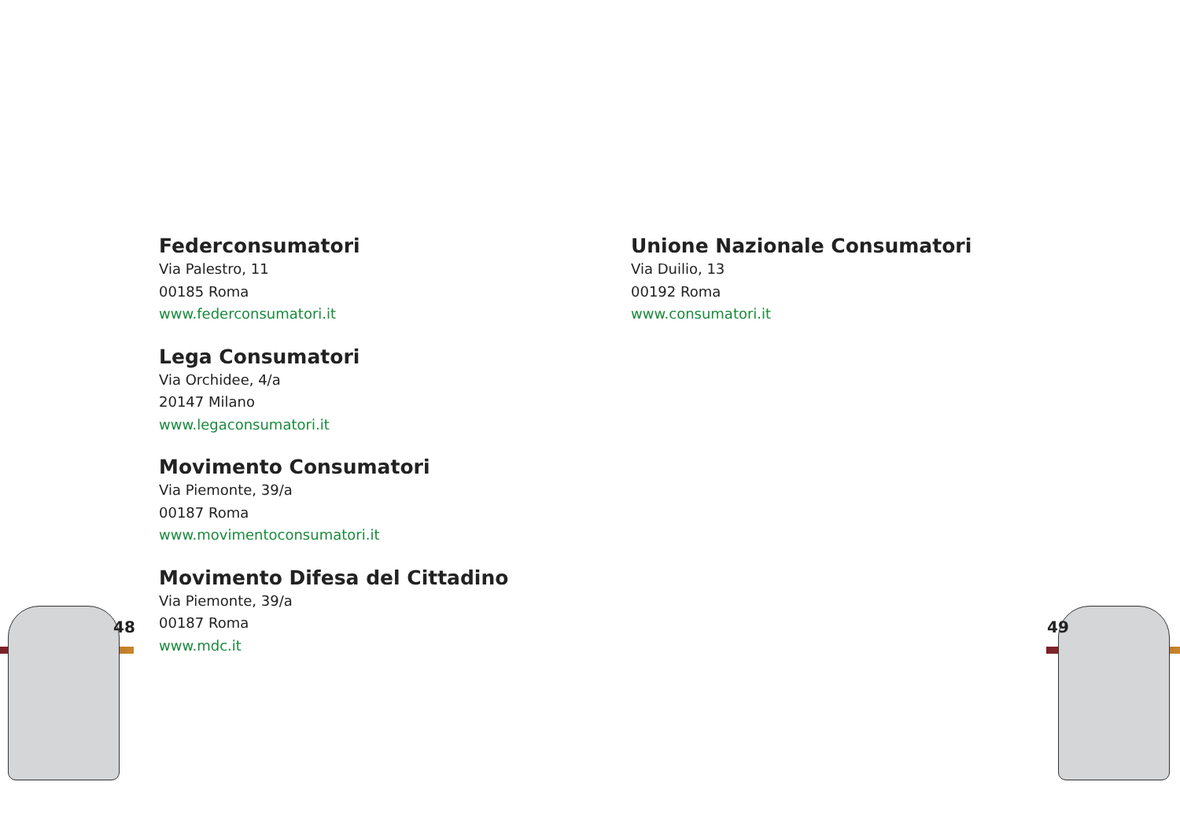48
Federconsumatori
Via Palestro, 11
00185 Roma
www.federconsumatori.it
Lega Consumatori
Via Orchidee, 4/a
20147 Milano
www.legaconsumatori.it
Movimento Consumatori
Via Piemonte, 39/a
00187 Roma
www.movimentoconsumatori.it
Movimento Difesa del Cittadino
Via Piemonte, 39/a
00187 Roma
www.mdc.it
Unione Nazionale Consumatori
Via Duilio, 13
00192 Roma
www.consumatori.it
49